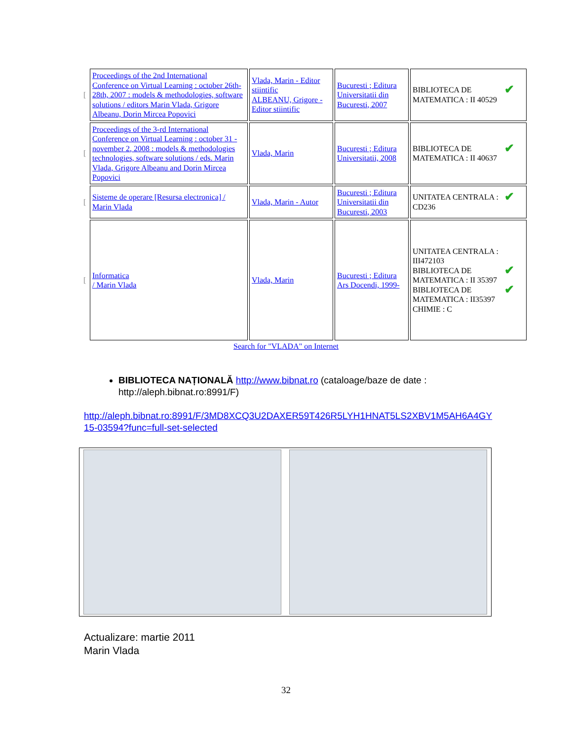| [ | Proceedings of the 2nd International Conference on Virtual Learning : october 26th-28th, 2007 : models & methodologies, software solutions / editors Marin Vlada, Grigore Albeanu, Dorin Mircea Popovici | Vlada, Marin - Editor stiintific ALBEANU, Grigore - Editor stiintific | Bucuresti ; Editura Universitatii din Bucuresti, 2007 | ✔ BIBLIOTECA DE MATEMATICA : II 40529 |
| [ | Proceedings of the 3-rd International Conference on Virtual Learning : october 31 - november 2, 2008 : models & methodologies technologies, software solutions / eds. Marin Vlada, Grigore Albeanu and Dorin Mircea Popovici | Vlada, Marin | Bucuresti ; Editura Universitatii, 2008 | ✔ BIBLIOTECA DE MATEMATICA : II 40637 |
| [ | Sisteme de operare [Resursa electronica] / Marin Vlada | Vlada, Marin - Autor | Bucuresti ; Editura Universitatii din Bucuresti, 2003 | ✔ UNITATEA CENTRALA : CD236 |
| [ | Informatica / Marin Vlada | Vlada, Marin | Bucuresti ; Editura Ars Docendi, 1999- | UNITATEA CENTRALA : III472103 ✔ BIBLIOTECA DE MATEMATICA : II 35397 ✔ BIBLIOTECA DE MATEMATICA : II35397 CHIMIE : C |
Search for "VLADA" on Internet
BIBLIOTECA NAȚIONALĂ http://www.bibnat.ro (cataloage/baze de date : http://aleph.bibnat.ro:8991/F)
http://aleph.bibnat.ro:8991/F/3MD8XCQ3U2DAXER59T426R5LYH1HNAT5LS2XBV1M5AH6A4GY15-03594?func=full-set-selected
Actualizare: martie 2011
Marin Vlada
32